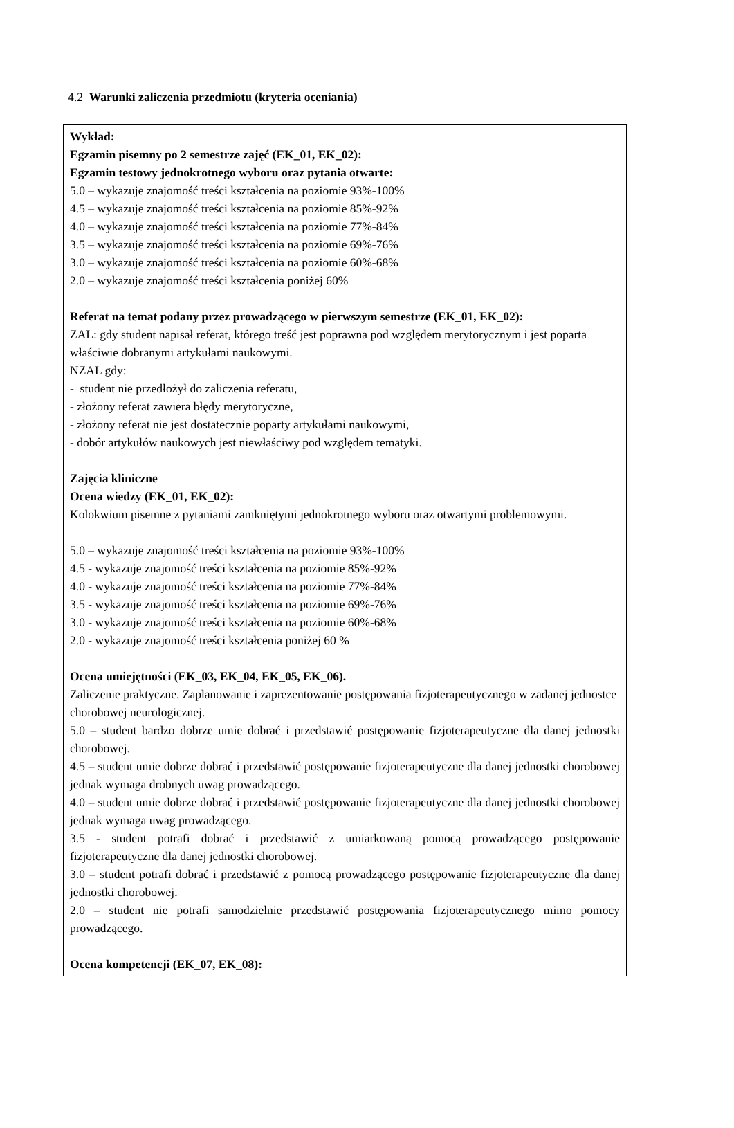4.2 Warunki zaliczenia przedmiotu (kryteria oceniania)
Wykład:
Egzamin pisemny po 2 semestrze zajęć (EK_01, EK_02):
Egzamin testowy jednokrotnego wyboru oraz pytania otwarte:
5.0 – wykazuje znajomość treści kształcenia na poziomie 93%-100%
4.5 – wykazuje znajomość treści kształcenia na poziomie 85%-92%
4.0 – wykazuje znajomość treści kształcenia na poziomie 77%-84%
3.5 – wykazuje znajomość treści kształcenia na poziomie 69%-76%
3.0 – wykazuje znajomość treści kształcenia na poziomie 60%-68%
2.0 – wykazuje znajomość treści kształcenia poniżej 60%
Referat na temat podany przez prowadzącego w pierwszym semestrze (EK_01, EK_02):
ZAL: gdy student napisał referat, którego treść jest poprawna pod względem merytorycznym i jest poparta właściwie dobranymi artykułami naukowymi.
NZAL gdy:
- student nie przedłożył do zaliczenia referatu,
- złożony referat zawiera błędy merytoryczne,
- złożony referat nie jest dostatecznie poparty artykułami naukowymi,
- dobór artykułów naukowych jest niewłaściwy pod względem tematyki.
Zajęcia kliniczne
Ocena wiedzy (EK_01, EK_02):
Kolokwium pisemne z pytaniami zamkniętymi jednokrotnego wyboru oraz otwartymi problemowymi.
5.0 – wykazuje znajomość treści kształcenia na poziomie 93%-100%
4.5 - wykazuje znajomość treści kształcenia na poziomie 85%-92%
4.0 - wykazuje znajomość treści kształcenia na poziomie 77%-84%
3.5 - wykazuje znajomość treści kształcenia na poziomie 69%-76%
3.0 - wykazuje znajomość treści kształcenia na poziomie 60%-68%
2.0 - wykazuje znajomość treści kształcenia poniżej 60 %
Ocena umiejętności (EK_03, EK_04, EK_05, EK_06).
Zaliczenie praktyczne. Zaplanowanie i zaprezentowanie postępowania fizjoterapeutycznego w zadanej jednostce chorobowej neurologicznej.
5.0 – student bardzo dobrze umie dobrać i przedstawić postępowanie fizjoterapeutyczne dla danej jednostki chorobowej.
4.5 – student umie dobrze dobrać i przedstawić postępowanie fizjoterapeutyczne dla danej jednostki chorobowej jednak wymaga drobnych uwag prowadzącego.
4.0 – student umie dobrze dobrać i przedstawić postępowanie fizjoterapeutyczne dla danej jednostki chorobowej jednak wymaga uwag prowadzącego.
3.5 - student potrafi dobrać i przedstawić z umiarkowaną pomocą prowadzącego postępowanie fizjoterapeutyczne dla danej jednostki chorobowej.
3.0 – student potrafi dobrać i przedstawić z pomocą prowadzącego postępowanie fizjoterapeutyczne dla danej jednostki chorobowej.
2.0 – student nie potrafi samodzielnie przedstawić postępowania fizjoterapeutycznego mimo pomocy prowadzącego.
Ocena kompetencji (EK_07, EK_08):